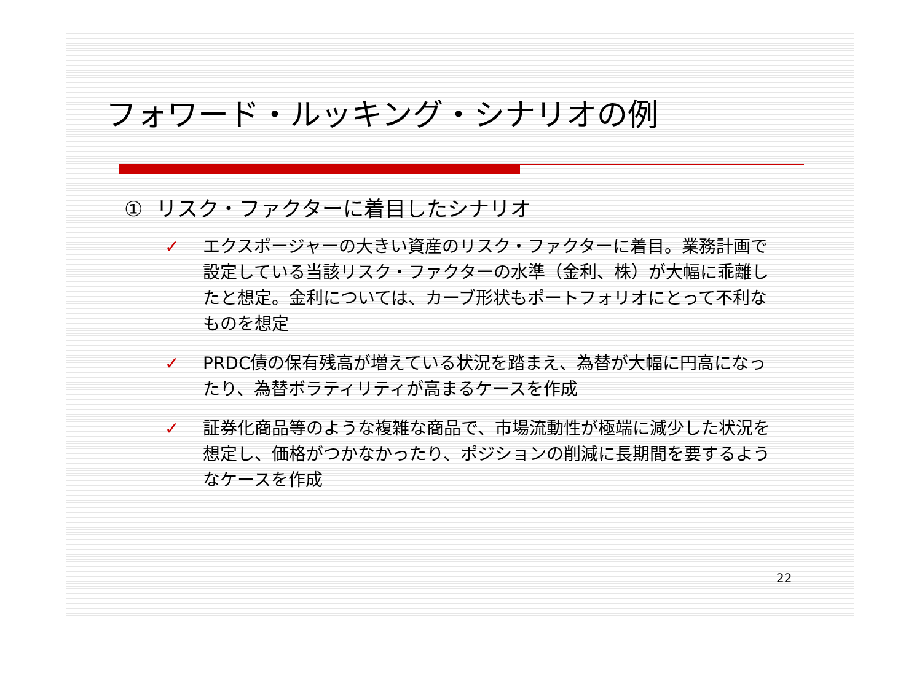フォワード・ルッキング・シナリオの例
① リスク・ファクターに着目したシナリオ
✓ エクスポージャーの大きい資産のリスク・ファクターに着目。業務計画で設定している当該リスク・ファクターの水準（金利、株）が大幅に乖離したと想定。金利については、カーブ形状もポートフォリオにとって不利なものを想定
✓ PRDC債の保有残高が増えている状況を踏まえ、為替が大幅に円高になったり、為替ボラティリティが高まるケースを作成
✓ 証券化商品等のような複雑な商品で、市場流動性が極端に減少した状況を想定し、価格がつかなかったり、ポジションの削減に長期間を要するようなケースを作成
22